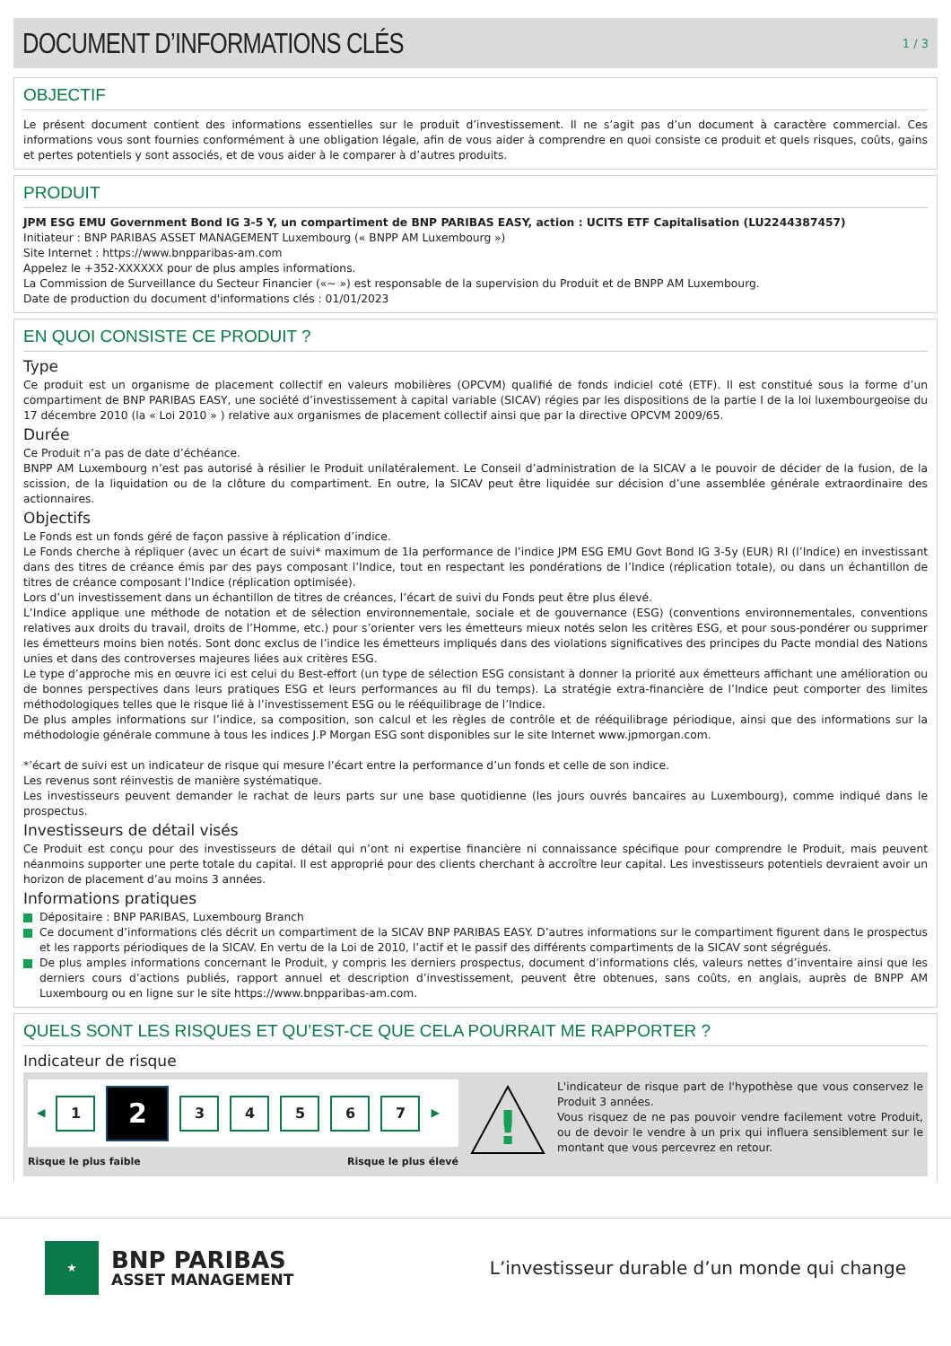DOCUMENT D’INFORMATIONS CLÉS
1 / 3
OBJECTIF
Le présent document contient des informations essentielles sur le produit d’investissement. Il ne s’agit pas d’un document à caractère commercial. Ces informations vous sont fournies conformément à une obligation légale, afin de vous aider à comprendre en quoi consiste ce produit et quels risques, coûts, gains et pertes potentiels y sont associés, et de vous aider à le comparer à d’autres produits.
PRODUIT
JPM ESG EMU Government Bond IG 3-5 Y, un compartiment de BNP PARIBAS EASY, action : UCITS ETF Capitalisation (LU2244387457)
Initiateur : BNP PARIBAS ASSET MANAGEMENT Luxembourg (« BNPP AM Luxembourg »)
Site Internet : https://www.bnpparibas-am.com
Appelez le +352-XXXXXX pour de plus amples informations.
La Commission de Surveillance du Secteur Financier («~ ») est responsable de la supervision du Produit et de BNPP AM Luxembourg.
Date de production du document d'informations clés : 01/01/2023
EN QUOI CONSISTE CE PRODUIT ?
Type
Ce produit est un organisme de placement collectif en valeurs mobilières (OPCVM) qualifié de fonds indiciel coté (ETF). Il est constitué sous la forme d’un compartiment de BNP PARIBAS EASY, une société d’investissement à capital variable (SICAV) régies par les dispositions de la partie I de la loi luxembourgeoise du 17 décembre 2010 (la « Loi 2010 » ) relative aux organismes de placement collectif ainsi que par la directive OPCVM 2009/65.
Durée
Ce Produit n’a pas de date d’échéance.
BNPP AM Luxembourg n’est pas autorisé à résilier le Produit unilatéralement. Le Conseil d’administration de la SICAV a le pouvoir de décider de la fusion, de la scission, de la liquidation ou de la clôture du compartiment. En outre, la SICAV peut être liquidée sur décision d’une assemblée générale extraordinaire des actionnaires.
Objectifs
Le Fonds est un fonds géré de façon passive à réplication d’indice.
Le Fonds cherche à répliquer (avec un écart de suivi* maximum de 1la performance de l’indice JPM ESG EMU Govt Bond IG 3-5y (EUR) RI (l’Indice) en investissant dans des titres de créance émis par des pays composant l’Indice, tout en respectant les pondérations de l’Indice (réplication totale), ou dans un échantillon de titres de créance composant l’Indice (réplication optimisée).
Lors d’un investissement dans un échantillon de titres de créances, l’écart de suivi du Fonds peut être plus élevé.
L’Indice applique une méthode de notation et de sélection environnementale, sociale et de gouvernance (ESG) (conventions environnementales, conventions relatives aux droits du travail, droits de l’Homme, etc.) pour s’orienter vers les émetteurs mieux notés selon les critères ESG, et pour sous-pondérer ou supprimer les émetteurs moins bien notés. Sont donc exclus de l’indice les émetteurs impliqués dans des violations significatives des principes du Pacte mondial des Nations unies et dans des controverses majeures liées aux critères ESG.
Le type d’approche mis en œuvre ici est celui du Best-effort (un type de sélection ESG consistant à donner la priorité aux émetteurs affichant une amélioration ou de bonnes perspectives dans leurs pratiques ESG et leurs performances au fil du temps). La stratégie extra-financière de l’Indice peut comporter des limites méthodologiques telles que le risque lié à l’investissement ESG ou le rééquilibrage de l’Indice.
De plus amples informations sur l’indice, sa composition, son calcul et les règles de contrôle et de rééquilibrage périodique, ainsi que des informations sur la méthodologie générale commune à tous les indices J.P Morgan ESG sont disponibles sur le site Internet www.jpmorgan.com.
*’écart de suivi est un indicateur de risque qui mesure l’écart entre la performance d’un fonds et celle de son indice.
Les revenus sont réinvestis de manière systématique.
Les investisseurs peuvent demander le rachat de leurs parts sur une base quotidienne (les jours ouvrés bancaires au Luxembourg), comme indiqué dans le prospectus.
Investisseurs de détail visés
Ce Produit est conçu pour des investisseurs de détail qui n’ont ni expertise financière ni connaissance spécifique pour comprendre le Produit, mais peuvent néanmoins supporter une perte totale du capital. Il est approprié pour des clients cherchant à accroître leur capital. Les investisseurs potentiels devraient avoir un horizon de placement d’au moins 3 années.
Informations pratiques
Dépositaire : BNP PARIBAS, Luxembourg Branch
Ce document d’informations clés décrit un compartiment de la SICAV BNP PARIBAS EASY. D’autres informations sur le compartiment figurent dans le prospectus et les rapports périodiques de la SICAV. En vertu de la Loi de 2010, l’actif et le passif des différents compartiments de la SICAV sont ségrégués.
De plus amples informations concernant le Produit, y compris les derniers prospectus, document d’informations clés, valeurs nettes d’inventaire ainsi que les derniers cours d’actions publiés, rapport annuel et description d’investissement, peuvent être obtenues, sans coûts, en anglais, auprès de BNPP AM Luxembourg ou en ligne sur le site https://www.bnpparibas-am.com.
QUELS SONT LES RISQUES ET QU’EST-CE QUE CELA POURRAIT ME RAPPORTER ?
Indicateur de risque
◀
1
2
3 4 5 6 7
▶
Risque le plus faible Risque le plus élevé
!
L'indicateur de risque part de l'hypothèse que vous conservez le Produit 3 années.
Vous risquez de ne pas pouvoir vendre facilement votre Produit, ou de devoir le vendre à un prix qui influera sensiblement sur le montant que vous percevrez en retour.
★
BNP PARIBAS
ASSET MANAGEMENT
L’investisseur durable d’un monde qui change